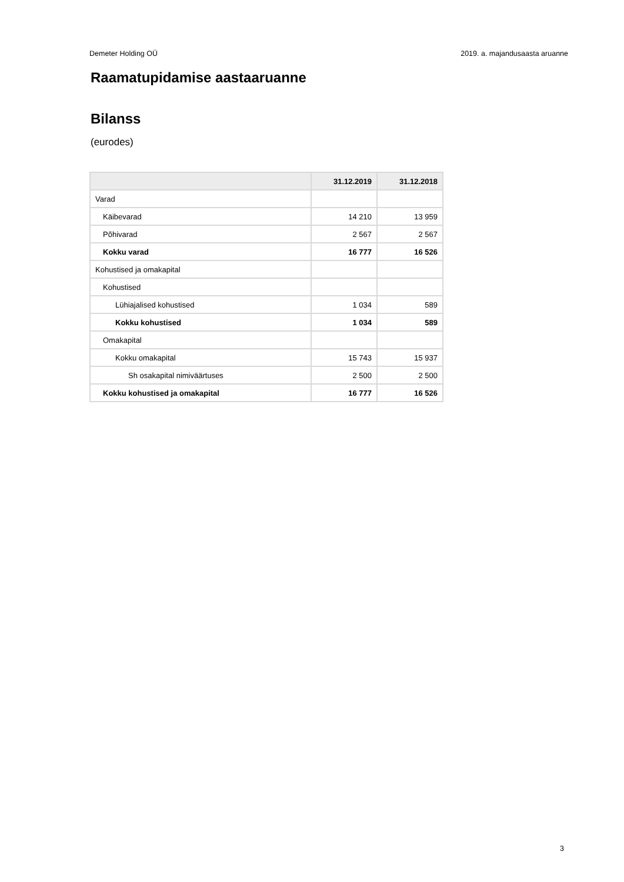Demeter Holding OÜ 2019. a. majandusaasta aruanne
Raamatupidamise aastaaruanne
Bilanss
(eurodes)
| | 31.12.2019 | 31.12.2018 |
| --- | --- | --- |
| Varad | | |
| Käibevarad | 14 210 | 13 959 |
| Põhivarad | 2 567 | 2 567 |
| Kokku varad | 16 777 | 16 526 |
| Kohustised ja omakapital | | |
| Kohustised | | |
| Lühiajalised kohustised | 1 034 | 589 |
| Kokku kohustised | 1 034 | 589 |
| Omakapital | | |
| Kokku omakapital | 15 743 | 15 937 |
| Sh osakapital nimiväärtuses | 2 500 | 2 500 |
| Kokku kohustised ja omakapital | 16 777 | 16 526 |
3